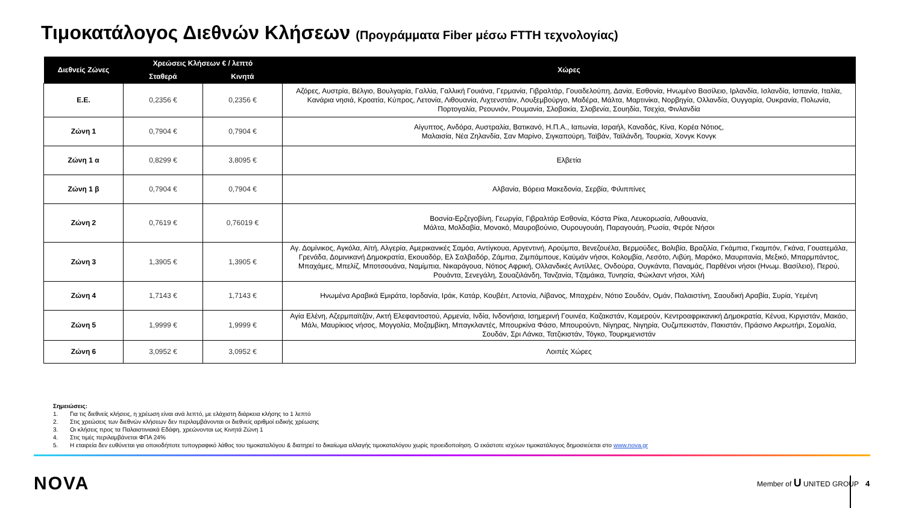Τιμοκατάλογος Διεθνών Κλήσεων (Προγράμματα Fiber μέσω FTTH τεχνολογίας)
| Διεθνείς Ζώνες | Χρεώσεις Κλήσεων € / λεπτό | | Χώρες |
| --- | --- | --- | --- |
| | Σταθερά | Κινητά | |
| Ε.Ε. | 0,2356 € | 0,2356 € | Αζόρες, Αυστρία, Βέλγιο, Βουλγαρία, Γαλλία, Γαλλική Γουιάνα, Γερμανία, Γιβραλτάρ, Γουαδελούπη, Δανία, Εσθονία, Ηνωμένο Βασίλειο, Ιρλανδία, Ισλανδία, Ισπανία, Ιταλία, Κανάρια νησιά, Κροατία, Κύπρος, Λετονία, Λιθουανία, Λιχτενστάιν, Λουξεμβούργο, Μαδέρα, Μάλτα, Μαρτινίκα, Νορβηγία, Ολλανδία, Ουγγαρία, Ουκρανία, Πολωνία, Πορτογαλία, Ρεουνιόν, Ρουμανία, Σλοβακία, Σλοβενία, Σουηδία, Τσεχία, Φινλανδία |
| Ζώνη 1 | 0,7904 € | 0,7904 € | Αίγυπτος, Ανδόρα, Αυστραλία, Βατικανό, Η.Π.Α., Ιαπωνία, Ισραήλ, Καναδάς, Κίνα, Κορέα Νότιος, Μαλαισία, Νέα Ζηλανδία, Σαν Μαρίνο, Σιγκαπούρη, Ταϊβάν, Ταϊλάνδη, Τουρκία, Χονγκ Κονγκ |
| Ζώνη 1 α | 0,8299 € | 3,8095 € | Ελβετία |
| Ζώνη 1 β | 0,7904 € | 0,7904 € | Αλβανία, Βόρεια Μακεδονία, Σερβία, Φιλιππίνες |
| Ζώνη 2 | 0,7619 € | 0,76019 € | Βοσνία-Ερζεγοβίνη, Γεωργία, Γιβραλτάρ Εσθονία, Κόστα Ρίκα, Λευκορωσία, Λιθουανία, Μάλτα, Μολδαβία, Μονακό, Μαυροβούνιο, Ουρουγουάη, Παραγουάη, Ρωσία, Φερόε Νήσοι |
| Ζώνη 3 | 1,3905 € | 1,3905 € | Αγ. Δομίνικος, Αγκόλα, Αϊτή, Αλγερία, Αμερικανικές Σαμόα, Αντίγκουα, Αργεντινή, Αρούμπα, Βενεζουέλα, Βερμούδες, Βολιβία, Βραζιλία, Γκάμπια, Γκαμπόν, Γκάνα, Γουατεμάλα, Γρενάδα, Δομινικανή Δημοκρατία, Εκουαδόρ, Ελ Σαλβαδόρ, Ζάμπια, Ζιμπάμπουε, Καϋμάν νήσοι, Κολομβία, Λεσότο, Λιβύη, Μαρόκο, Μαυριτανία, Μεξικό, Μπαρμπάντος, Μπαχάμες, Μπελίζ, Μποτσουάνα, Ναμίμπια, Νικαράγουα, Νότιος Αφρική, Ολλανδικές Αντίλλες, Ονδούρα, Ουγκάντα, Παναμάς, Παρθένοι νήσοι (Ηνωμ. Βασίλειο), Περού, Ρουάντα, Σενεγάλη, Σουαζιλάνδη, Τανζανία, Τζαμάικα, Τυνησία, Φώκλαντ νήσοι, Χιλή |
| Ζώνη 4 | 1,7143 € | 1,7143 € | Ηνωμένα Αραβικά Εμιράτα, Ιορδανία, Ιράκ, Κατάρ, Κουβέιτ, Λετονία, Λίβανος, Μπαχρέιν, Νότιο Σουδάν, Ομάν, Παλαιστίνη, Σαουδική Αραβία, Συρία, Υεμένη |
| Ζώνη 5 | 1,9999 € | 1,9999 € | Αγία Ελένη, Αζερμπαϊτζάν, Ακτή Ελεφαντοστού, Αρμενία, Ινδία, Ινδονήσια, Ισημερινή Γουινέα, Καζακστάν, Καμερούν, Κεντροαφρικανική Δημοκρατία, Κένυα, Κιργιστάν, Μακάο, Μάλι, Μαυρίκιος νήσος, Μογγολία, Μοζαμβίκη, Μπαγκλαντές, Μπουρκίνα Φάσο, Μπουρούντι, Νίγηρας, Νιγηρία, Ουζμπεκιστάν, Πακιστάν, Πράσινο Ακρωτήρι, Σομαλία, Σουδάν, Σρι Λάνκα, Τατζικιστάν, Τόγκο, Τουρκμενιστάν |
| Ζώνη 6 | 3,0952 € | 3,0952 € | Λοιπές Χώρες |
Σημειώσεις:
1. Για τις διεθνείς κλήσεις, η χρέωση είναι ανά λεπτό, με ελάχιστη διάρκεια κλήσης το 1 λεπτό
2. Στις χρεώσεις των διεθνών κλήσεων δεν περιλαμβάνονται οι διεθνείς αριθμοί ειδικής χρέωσης
3. Οι κλήσεις προς τα Παλαιστινιακά Εδάφη, χρεώνονται ως Κινητά Ζώνη 1
4. Στις τιμές περιλαμβάνεται ΦΠΑ 24%
5. Η εταιρεία δεν ευθύνεται για οποιοδήποτε τυπογραφικό λάθος του τιμοκαταλόγου & διατηρεί το δικαίωμα αλλαγής τιμοκαταλόγου χωρίς προειδοποίηση. Ο εκάστοτε ισχύων τιμοκατάλογος δημοσιεύεται στο www.nova.gr
NOVA Member of U UNITED GROUP 4